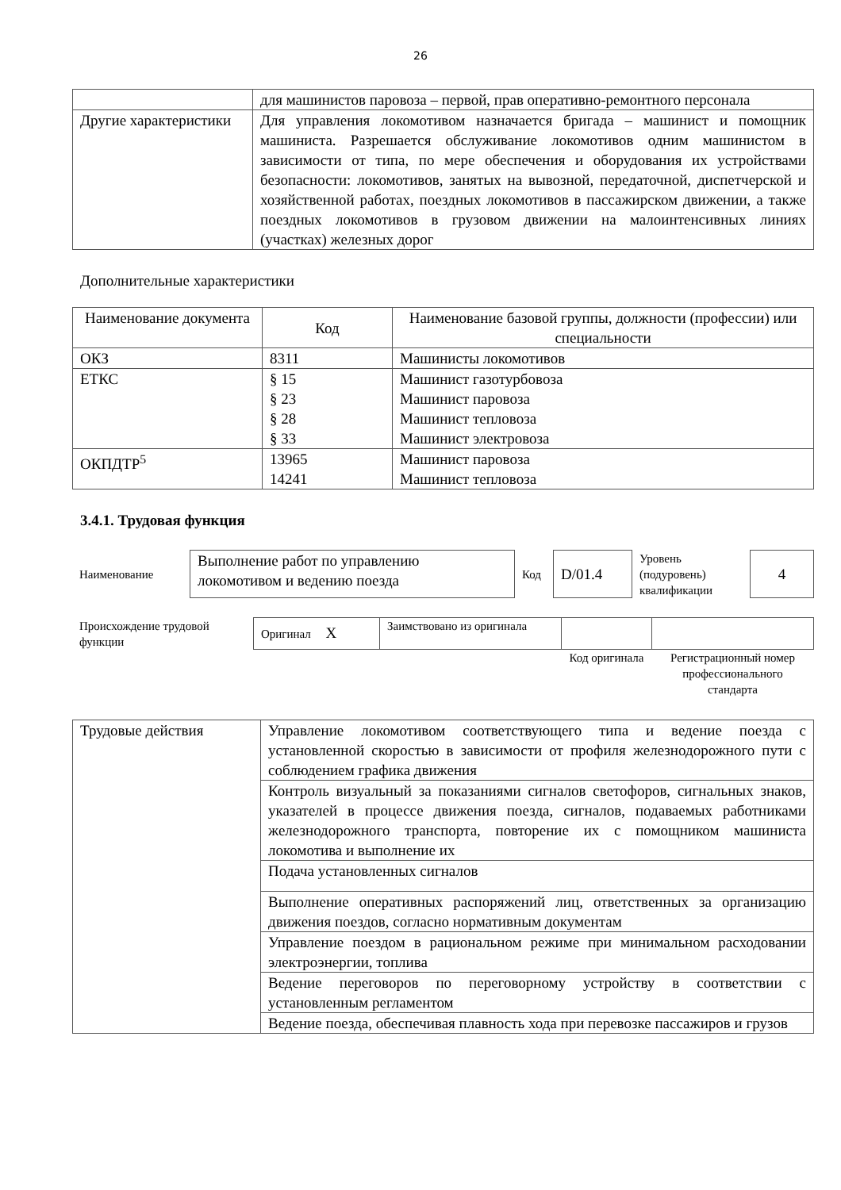26
| | для машинистов паровоза – первой, прав оперативно-ремонтного персонала |
| Другие характеристики | Для управления локомотивом назначается бригада – машинист и помощник машиниста. Разрешается обслуживание локомотивов одним машинистом в зависимости от типа, по мере обеспечения и оборудования их устройствами безопасности: локомотивов, занятых на вывозной, передаточной, диспетчерской и хозяйственной работах, поездных локомотивов в пассажирском движении, а также поездных локомотивов в грузовом движении на малоинтенсивных линиях (участках) железных дорог |
Дополнительные характеристики
| Наименование документа | Код | Наименование базовой группы, должности (профессии) или специальности |
| --- | --- | --- |
| ОКЗ | 8311 | Машинисты локомотивов |
| ЕТКС | § 15 § 23 § 28 § 33 | Машинист газотурбовоза Машинист паровоза Машинист тепловоза Машинист электровоза |
| ОКПДТР<sup>5</sup> | 13965 14241 | Машинист паровоза Машинист тепловоза |
3.4.1. Трудовая функция
| Наименование | Выполнение работ по управлению локомотивом и ведению поезда | Код | D/01.4 | Уровень (подуровень) квалификации | 4 |
| Происхождение трудовой функции | Оригинал X | Заимствовано из оригинала | | |
| | | | Код оригинала | Регистрационный номер профессионального стандарта |
| Трудовые действия | Управление локомотивом соответствующего типа и ведение поезда с установленной скоростью в зависимости от профиля железнодорожного пути с соблюдением графика движения |
| | Контроль визуальный за показаниями сигналов светофоров, сигнальных знаков, указателей в процессе движения поезда, сигналов, подаваемых работниками железнодорожного транспорта, повторение их с помощником машиниста локомотива и выполнение их |
| | Подача установленных сигналов |
| | Выполнение оперативных распоряжений лиц, ответственных за организацию движения поездов, согласно нормативным документам |
| | Управление поездом в рациональном режиме при минимальном расходовании электроэнергии, топлива |
| | Ведение переговоров по переговорному устройству в соответствии с установленным регламентом |
| | Ведение поезда, обеспечивая плавность хода при перевозке пассажиров и грузов |